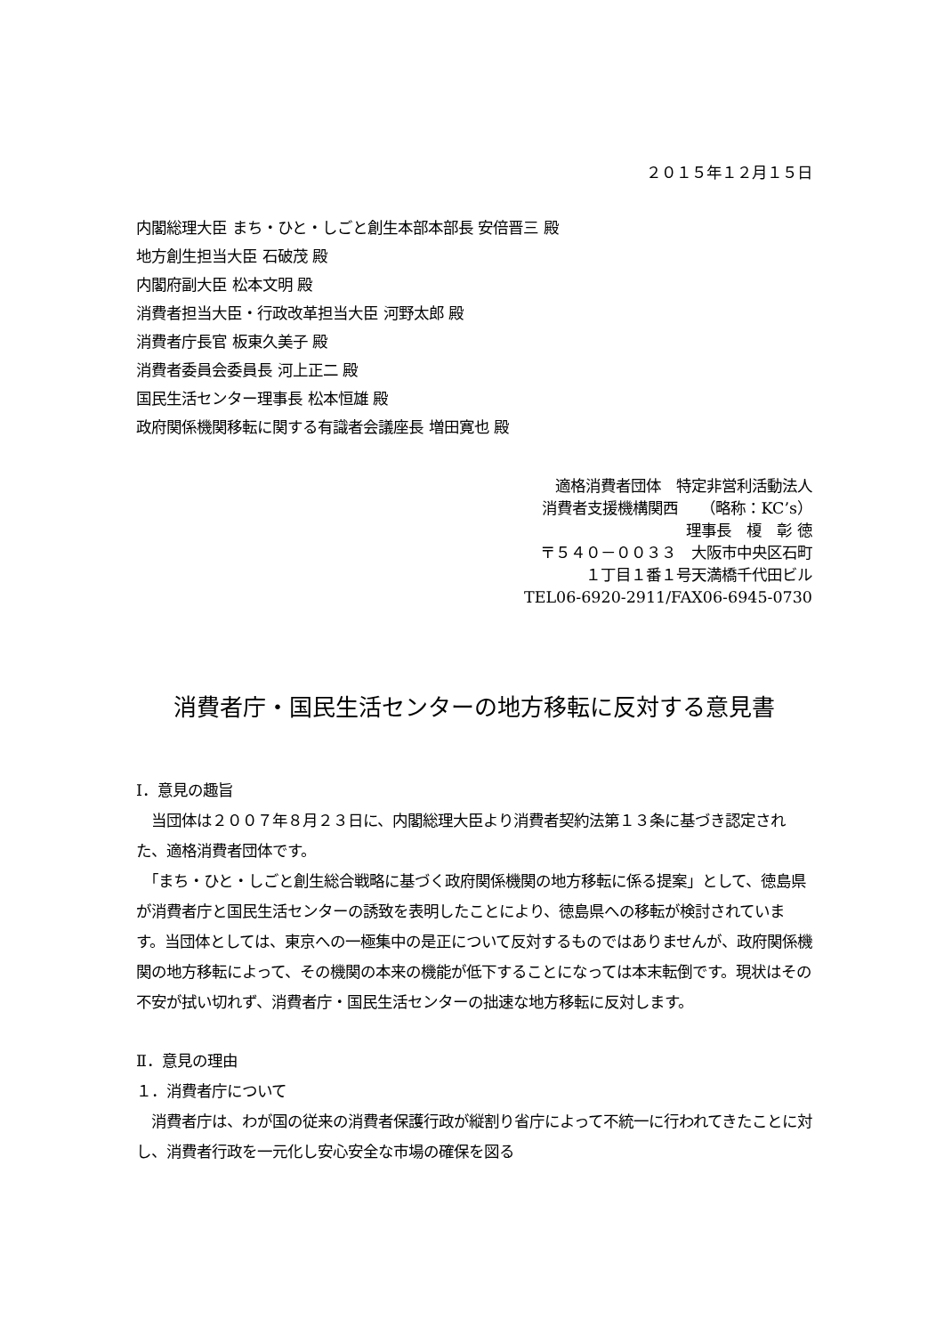２０１５年１２月１５日
内閣総理大臣 まち・ひと・しごと創生本部本部長 安倍晋三 殿
地方創生担当大臣 石破茂 殿
内閣府副大臣 松本文明 殿
消費者担当大臣・行政改革担当大臣 河野太郎 殿
消費者庁長官 板東久美子 殿
消費者委員会委員長 河上正二 殿
国民生活センター理事長 松本恒雄 殿
政府関係機関移転に関する有識者会議座長 増田寛也 殿
適格消費者団体　特定非営利活動法人
消費者支援機構関西　　（略称：KC’s）
理事長　榎　彰 徳
〒５４０－００３３　大阪市中央区石町
１丁目１番１号天満橋千代田ビル
TEL06-6920-2911/FAX06-6945-0730
消費者庁・国民生活センターの地方移転に反対する意見書
Ⅰ．意見の趣旨
　当団体は２００７年８月２３日に、内閣総理大臣より消費者契約法第１３条に基づき認定された、適格消費者団体です。
　「まち・ひと・しごと創生総合戦略に基づく政府関係機関の地方移転に係る提案」として、徳島県が消費者庁と国民生活センターの誘致を表明したことにより、徳島県への移転が検討されています。当団体としては、東京への一極集中の是正について反対するものではありませんが、政府関係機関の地方移転によって、その機関の本来の機能が低下することになっては本末転倒です。現状はその不安が拭い切れず、消費者庁・国民生活センターの拙速な地方移転に反対します。
Ⅱ．意見の理由
１．消費者庁について
　消費者庁は、わが国の従来の消費者保護行政が縦割り省庁によって不統一に行われてきたことに対し、消費者行政を一元化し安心安全な市場の確保を図る